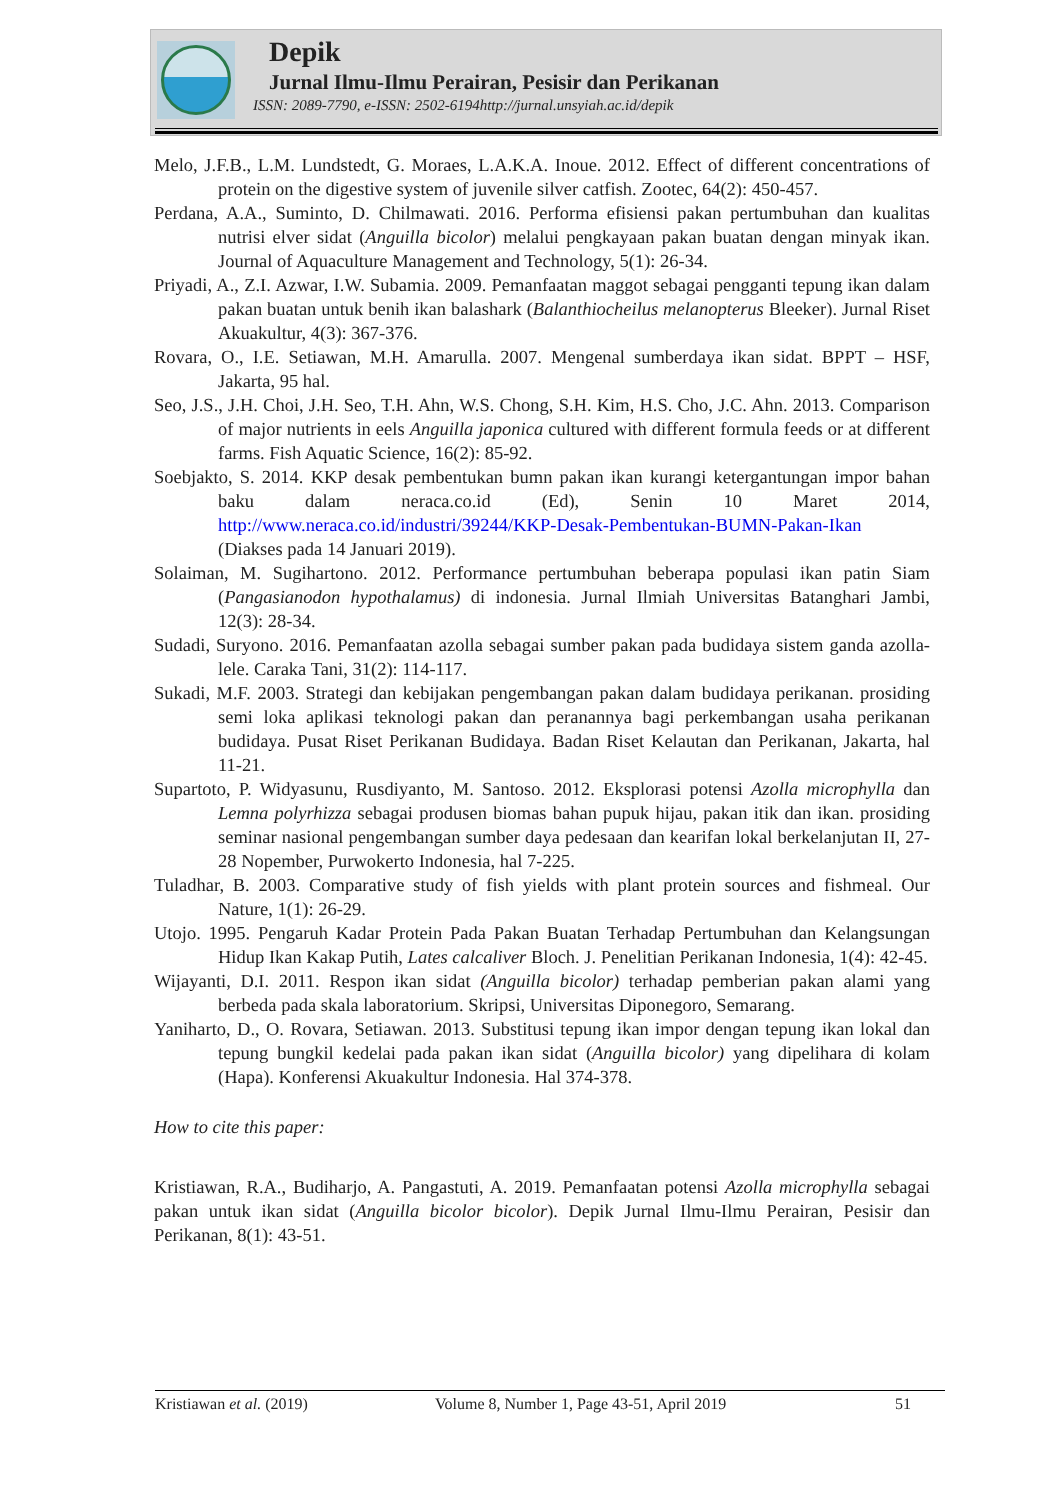Depik
Jurnal Ilmu-Ilmu Perairan, Pesisir dan Perikanan
ISSN: 2089-7790, e-ISSN: 2502-6194http://jurnal.unsyiah.ac.id/depik
Melo, J.F.B., L.M. Lundstedt, G. Moraes, L.A.K.A. Inoue. 2012. Effect of different concentrations of protein on the digestive system of juvenile silver catfish. Zootec, 64(2): 450-457.
Perdana, A.A., Suminto, D. Chilmawati. 2016. Performa efisiensi pakan pertumbuhan dan kualitas nutrisi elver sidat (Anguilla bicolor) melalui pengkayaan pakan buatan dengan minyak ikan. Journal of Aquaculture Management and Technology, 5(1): 26-34.
Priyadi, A., Z.I. Azwar, I.W. Subamia. 2009. Pemanfaatan maggot sebagai pengganti tepung ikan dalam pakan buatan untuk benih ikan balashark (Balanthiocheilus melanopterus Bleeker). Jurnal Riset Akuakultur, 4(3): 367-376.
Rovara, O., I.E. Setiawan, M.H. Amarulla. 2007. Mengenal sumberdaya ikan sidat. BPPT – HSF, Jakarta, 95 hal.
Seo, J.S., J.H. Choi, J.H. Seo, T.H. Ahn, W.S. Chong, S.H. Kim, H.S. Cho, J.C. Ahn. 2013. Comparison of major nutrients in eels Anguilla japonica cultured with different formula feeds or at different farms. Fish Aquatic Science, 16(2): 85-92.
Soebjakto, S. 2014. KKP desak pembentukan bumn pakan ikan kurangi ketergantungan impor bahan baku dalam neraca.co.id (Ed), Senin 10 Maret 2014, http://www.neraca.co.id/industri/39244/KKP-Desak-Pembentukan-BUMN-Pakan-Ikan (Diakses pada 14 Januari 2019).
Solaiman, M. Sugihartono. 2012. Performance pertumbuhan beberapa populasi ikan patin Siam (Pangasianodon hypothalamus) di indonesia. Jurnal Ilmiah Universitas Batanghari Jambi, 12(3): 28-34.
Sudadi, Suryono. 2016. Pemanfaatan azolla sebagai sumber pakan pada budidaya sistem ganda azolla-lele. Caraka Tani, 31(2): 114-117.
Sukadi, M.F. 2003. Strategi dan kebijakan pengembangan pakan dalam budidaya perikanan. prosiding semi loka aplikasi teknologi pakan dan peranannya bagi perkembangan usaha perikanan budidaya. Pusat Riset Perikanan Budidaya. Badan Riset Kelautan dan Perikanan, Jakarta, hal 11-21.
Supartoto, P. Widyasunu, Rusdiyanto, M. Santoso. 2012. Eksplorasi potensi Azolla microphylla dan Lemna polyrhizza sebagai produsen biomas bahan pupuk hijau, pakan itik dan ikan. prosiding seminar nasional pengembangan sumber daya pedesaan dan kearifan lokal berkelanjutan II, 27-28 Nopember, Purwokerto Indonesia, hal 7-225.
Tuladhar, B. 2003. Comparative study of fish yields with plant protein sources and fishmeal. Our Nature, 1(1): 26-29.
Utojo. 1995. Pengaruh Kadar Protein Pada Pakan Buatan Terhadap Pertumbuhan dan Kelangsungan Hidup Ikan Kakap Putih, Lates calcaliver Bloch. J. Penelitian Perikanan Indonesia, 1(4): 42-45.
Wijayanti, D.I. 2011. Respon ikan sidat (Anguilla bicolor) terhadap pemberian pakan alami yang berbeda pada skala laboratorium. Skripsi, Universitas Diponegoro, Semarang.
Yaniharto, D., O. Rovara, Setiawan. 2013. Substitusi tepung ikan impor dengan tepung ikan lokal dan tepung bungkil kedelai pada pakan ikan sidat (Anguilla bicolor) yang dipelihara di kolam (Hapa). Konferensi Akuakultur Indonesia. Hal 374-378.
How to cite this paper:
Kristiawan, R.A., Budiharjo, A. Pangastuti, A. 2019. Pemanfaatan potensi Azolla microphylla sebagai pakan untuk ikan sidat (Anguilla bicolor bicolor). Depik Jurnal Ilmu-Ilmu Perairan, Pesisir dan Perikanan, 8(1): 43-51.
Kristiawan et al. (2019) Volume 8, Number 1, Page 43-51, April 2019 51